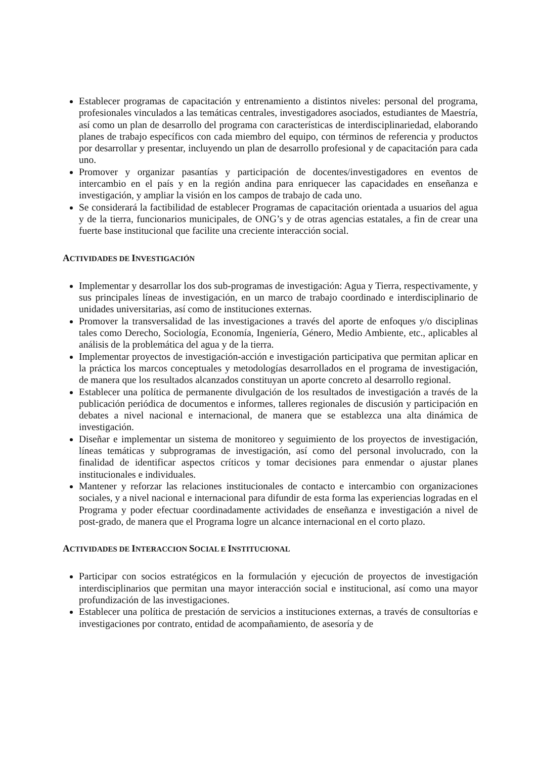Establecer programas de capacitación y entrenamiento a distintos niveles: personal del programa, profesionales vinculados a las temáticas centrales, investigadores asociados, estudiantes de Maestría, así como un plan de desarrollo del programa con características de interdisciplinariedad, elaborando planes de trabajo específicos con cada miembro del equipo, con términos de referencia y productos por desarrollar y presentar, incluyendo un plan de desarrollo profesional y de capacitación para cada uno.
Promover y organizar pasantías y participación de docentes/investigadores en eventos de intercambio en el país y en la región andina para enriquecer las capacidades en enseñanza e investigación, y ampliar la visión en los campos de trabajo de cada uno.
Se considerará la factibilidad de establecer Programas de capacitación orientada a usuarios del agua y de la tierra, funcionarios municipales, de ONG’s y de otras agencias estatales, a fin de crear una fuerte base institucional que facilite una creciente interacción social.
ACTIVIDADES DE INVESTIGACIÓN
Implementar y desarrollar los dos sub-programas de investigación: Agua y Tierra, respectivamente, y sus principales líneas de investigación, en un marco de trabajo coordinado e interdisciplinario de unidades universitarias, así como de instituciones externas.
Promover la transversalidad de las investigaciones a través del aporte de enfoques y/o disciplinas tales como Derecho, Sociología, Economía, Ingeniería, Género, Medio Ambiente, etc., aplicables al análisis de la problemática del agua y de la tierra.
Implementar proyectos de investigación-acción e investigación participativa que permitan aplicar en la práctica los marcos conceptuales y metodologías desarrollados en el programa de investigación, de manera que los resultados alcanzados constituyan un aporte concreto al desarrollo regional.
Establecer una política de permanente divulgación de los resultados de investigación a través de la publicación periódica de documentos e informes, talleres regionales de discusión y participación en debates a nivel nacional e internacional, de manera que se establezca una alta dinámica de investigación.
Diseñar e implementar un sistema de monitoreo y seguimiento de los proyectos de investigación, líneas temáticas y subprogramas de investigación, así como del personal involucrado, con la finalidad de identificar aspectos críticos y tomar decisiones para enmendar o ajustar planes institucionales e individuales.
Mantener y reforzar las relaciones institucionales de contacto e intercambio con organizaciones sociales, y a nivel nacional e internacional para difundir de esta forma las experiencias logradas en el Programa y poder efectuar coordinadamente actividades de enseñanza e investigación a nivel de post-grado, de manera que el Programa logre un alcance internacional en el corto plazo.
ACTIVIDADES DE INTERACCION SOCIAL E INSTITUCIONAL
Participar con socios estratégicos en la formulación y ejecución de proyectos de investigación interdisciplinarios que permitan una mayor interacción social e institucional, así como una mayor profundización de las investigaciones.
Establecer una política de prestación de servicios a instituciones externas, a través de consultorías e investigaciones por contrato, entidad de acompañamiento, de asesoría y de